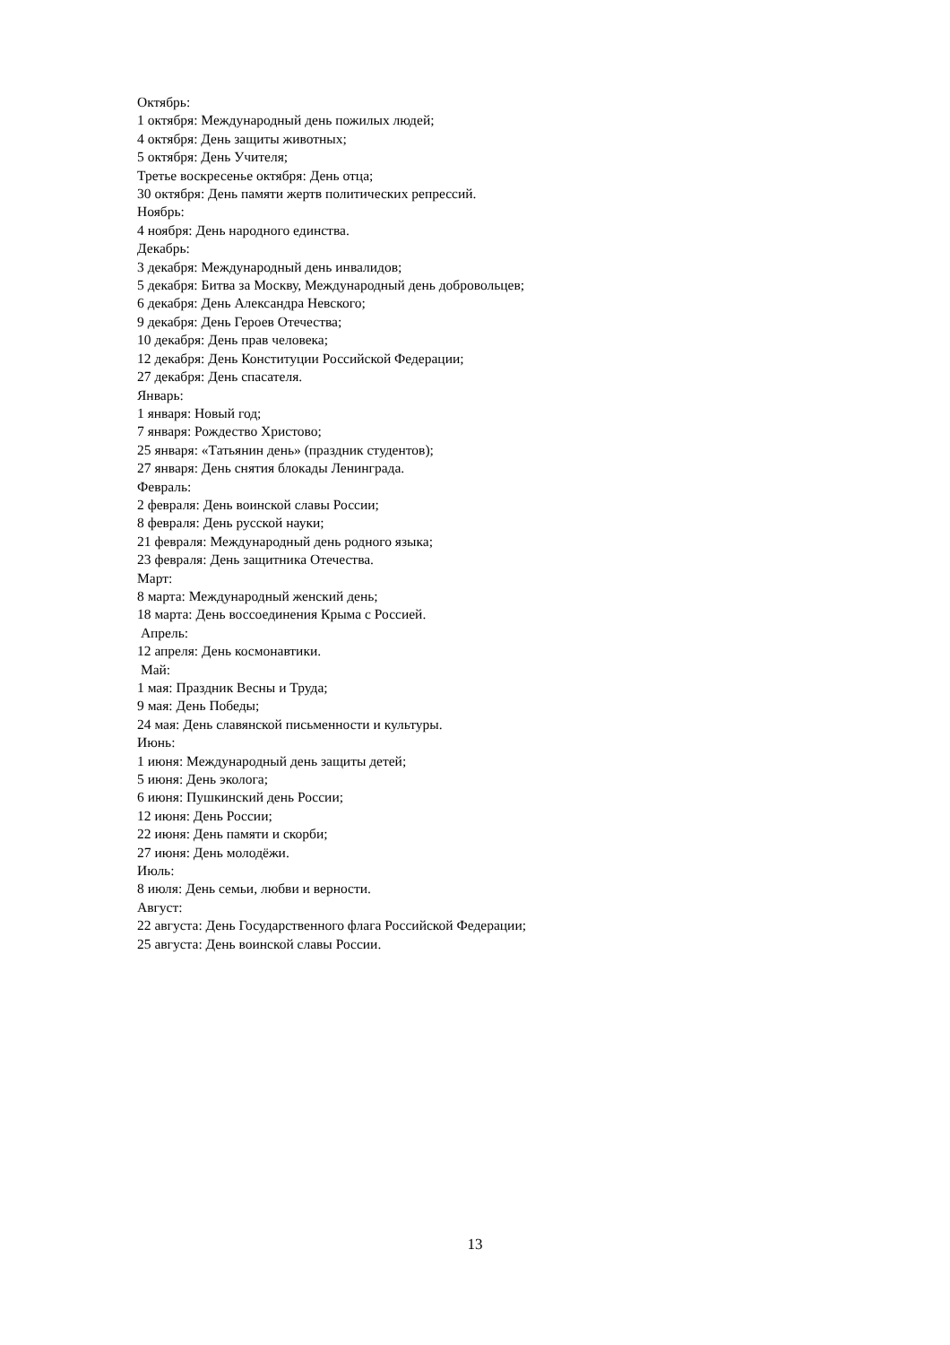Октябрь:
1 октября: Международный день пожилых людей;
4 октября: День защиты животных;
5 октября: День Учителя;
Третье воскресенье октября: День отца;
30 октября: День памяти жертв политических репрессий.
Ноябрь:
4 ноября: День народного единства.
Декабрь:
3 декабря: Международный день инвалидов;
5 декабря: Битва за Москву, Международный день добровольцев;
6 декабря: День Александра Невского;
9 декабря: День Героев Отечества;
10 декабря: День прав человека;
12 декабря: День Конституции Российской Федерации;
27 декабря: День спасателя.
Январь:
1 января: Новый год;
7 января: Рождество Христово;
25 января: «Татьянин день» (праздник студентов);
27 января: День снятия блокады Ленинграда.
Февраль:
2 февраля: День воинской славы России;
8 февраля: День русской науки;
21 февраля: Международный день родного языка;
23 февраля: День защитника Отечества.
Март:
8 марта: Международный женский день;
18 марта: День воссоединения Крыма с Россией.
Апрель:
12 апреля: День космонавтики.
Май:
1 мая: Праздник Весны и Труда;
9 мая: День Победы;
24 мая: День славянской письменности и культуры.
Июнь:
1 июня: Международный день защиты детей;
5 июня: День эколога;
6 июня: Пушкинский день России;
12 июня: День России;
22 июня: День памяти и скорби;
27 июня: День молодёжи.
Июль:
8 июля: День семьи, любви и верности.
Август:
22 августа: День Государственного флага Российской Федерации;
25 августа: День воинской славы России.
13